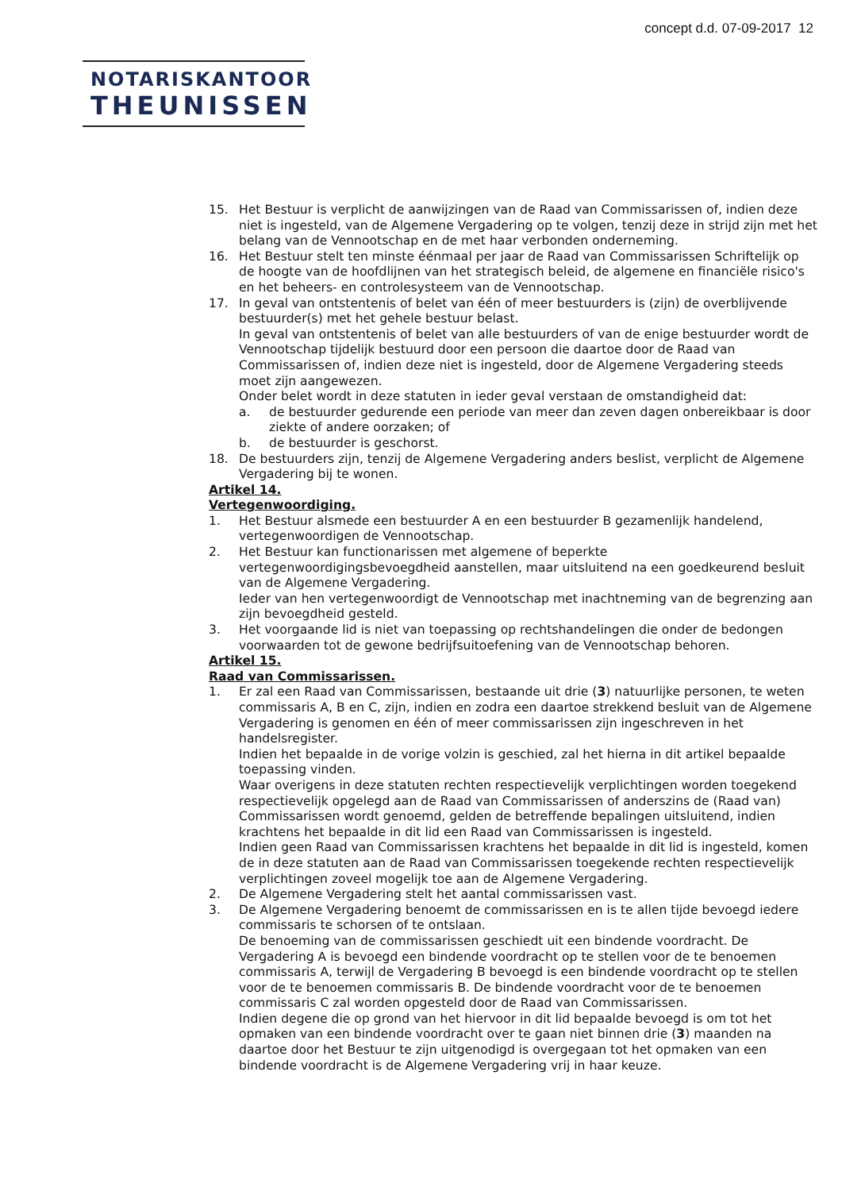concept d.d. 07-09-2017 12
NOTARISKANTOOR
THEUNISSEN
15. Het Bestuur is verplicht de aanwijzingen van de Raad van Commissarissen of, indien deze niet is ingesteld, van de Algemene Vergadering op te volgen, tenzij deze in strijd zijn met het belang van de Vennootschap en de met haar verbonden onderneming.
16. Het Bestuur stelt ten minste éénmaal per jaar de Raad van Commissarissen Schriftelijk op de hoogte van de hoofdlijnen van het strategisch beleid, de algemene en financiële risico's en het beheers- en controlesysteem van de Vennootschap.
17. In geval van ontstentenis of belet van één of meer bestuurders is (zijn) de overblijvende bestuurder(s) met het gehele bestuur belast.
In geval van ontstentenis of belet van alle bestuurders of van de enige bestuurder wordt de Vennootschap tijdelijk bestuurd door een persoon die daartoe door de Raad van Commissarissen of, indien deze niet is ingesteld, door de Algemene Vergadering steeds moet zijn aangewezen.
Onder belet wordt in deze statuten in ieder geval verstaan de omstandigheid dat:
a. de bestuurder gedurende een periode van meer dan zeven dagen onbereikbaar is door ziekte of andere oorzaken; of
b. de bestuurder is geschorst.
18. De bestuurders zijn, tenzij de Algemene Vergadering anders beslist, verplicht de Algemene Vergadering bij te wonen.
Artikel 14.
Vertegenwoordiging.
1. Het Bestuur alsmede een bestuurder A en een bestuurder B gezamenlijk handelend, vertegenwoordigen de Vennootschap.
2. Het Bestuur kan functionarissen met algemene of beperkte vertegenwoordigingsbevoegdheid aanstellen, maar uitsluitend na een goedkeurend besluit van de Algemene Vergadering.
Ieder van hen vertegenwoordigt de Vennootschap met inachtneming van de begrenzing aan zijn bevoegdheid gesteld.
3. Het voorgaande lid is niet van toepassing op rechtshandelingen die onder de bedongen voorwaarden tot de gewone bedrijfsuitoefening van de Vennootschap behoren.
Artikel 15.
Raad van Commissarissen.
1. Er zal een Raad van Commissarissen, bestaande uit drie (3) natuurlijke personen, te weten commissaris A, B en C, zijn, indien en zodra een daartoe strekkend besluit van de Algemene Vergadering is genomen en één of meer commissarissen zijn ingeschreven in het handelsregister.
Indien het bepaalde in de vorige volzin is geschied, zal het hierna in dit artikel bepaalde toepassing vinden.
Waar overigens in deze statuten rechten respectievelijk verplichtingen worden toegekend respectievelijk opgelegd aan de Raad van Commissarissen of anderszins de (Raad van) Commissarissen wordt genoemd, gelden de betreffende bepalingen uitsluitend, indien krachtens het bepaalde in dit lid een Raad van Commissarissen is ingesteld.
Indien geen Raad van Commissarissen krachtens het bepaalde in dit lid is ingesteld, komen de in deze statuten aan de Raad van Commissarissen toegekende rechten respectievelijk verplichtingen zoveel mogelijk toe aan de Algemene Vergadering.
2. De Algemene Vergadering stelt het aantal commissarissen vast.
3. De Algemene Vergadering benoemt de commissarissen en is te allen tijde bevoegd iedere commissaris te schorsen of te ontslaan.
De benoeming van de commissarissen geschiedt uit een bindende voordracht. De Vergadering A is bevoegd een bindende voordracht op te stellen voor de te benoemen commissaris A, terwijl de Vergadering B bevoegd is een bindende voordracht op te stellen voor de te benoemen commissaris B. De bindende voordracht voor de te benoemen commissaris C zal worden opgesteld door de Raad van Commissarissen.
Indien degene die op grond van het hiervoor in dit lid bepaalde bevoegd is om tot het opmaken van een bindende voordracht over te gaan niet binnen drie (3) maanden na daartoe door het Bestuur te zijn uitgenodigd is overgegaan tot het opmaken van een bindende voordracht is de Algemene Vergadering vrij in haar keuze.